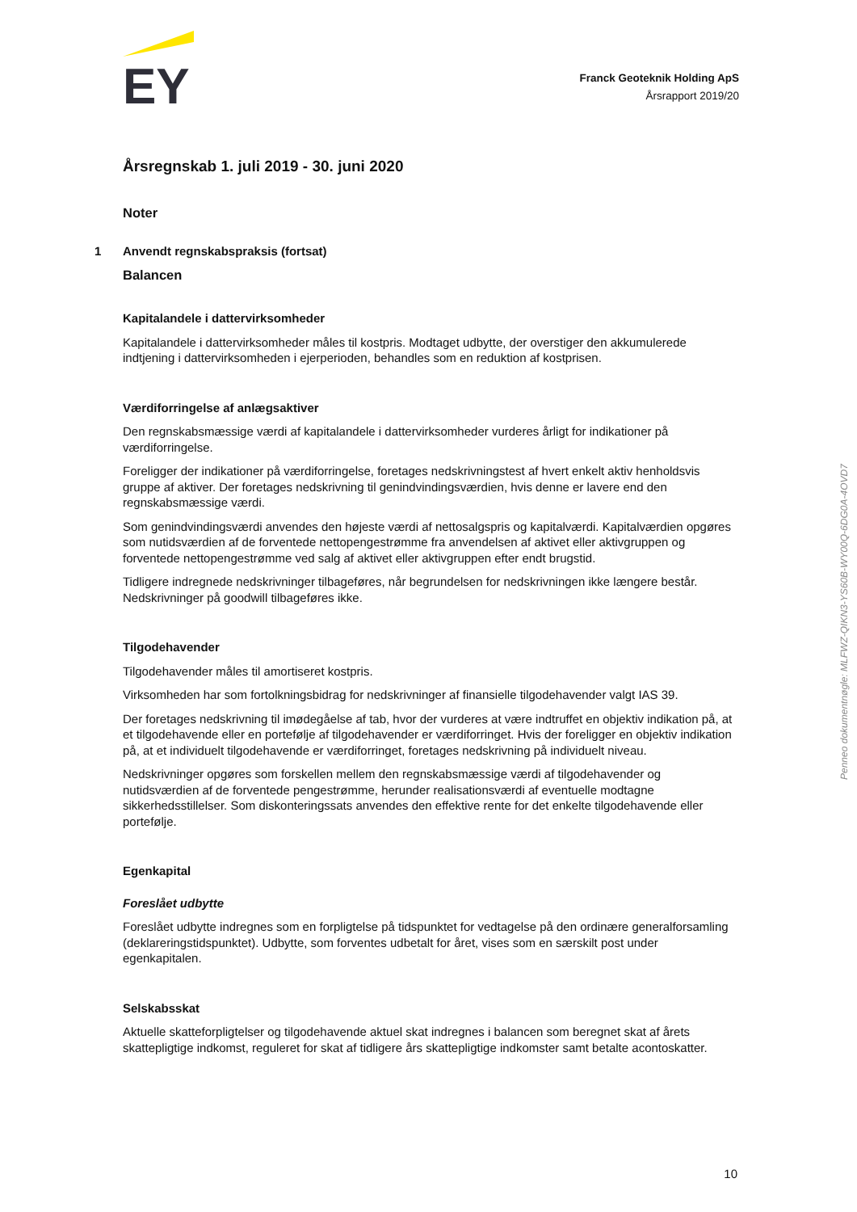EY
Franck Geoteknik Holding ApS
Årsrapport 2019/20
Penneo dokumentnøgle: MLFWZ-QIKN3-YS60B-WY00Q-6DG0A-4OVD7
Årsregnskab 1. juli 2019 - 30. juni 2020
Noter
1 Anvendt regnskabspraksis (fortsat)
Balancen
Kapitalandele i dattervirksomheder
Kapitalandele i dattervirksomheder måles til kostpris. Modtaget udbytte, der overstiger den akkumulerede indtjening i dattervirksomheden i ejerperioden, behandles som en reduktion af kostprisen.
Værdiforringelse af anlægsaktiver
Den regnskabsmæssige værdi af kapitalandele i dattervirksomheder vurderes årligt for indikationer på værdiforringelse.
Foreligger der indikationer på værdiforringelse, foretages nedskrivningstest af hvert enkelt aktiv henholdsvis gruppe af aktiver. Der foretages nedskrivning til genindvindingsværdien, hvis denne er lavere end den regnskabsmæssige værdi.
Som genindvindingsværdi anvendes den højeste værdi af nettosalgspris og kapitalværdi. Kapitalværdien opgøres som nutidsværdien af de forventede nettopengestrømme fra anvendelsen af aktivet eller aktivgruppen og forventede nettopengestrømme ved salg af aktivet eller aktivgruppen efter endt brugstid.
Tidligere indregnede nedskrivninger tilbageføres, når begrundelsen for nedskrivningen ikke længere består. Nedskrivninger på goodwill tilbageføres ikke.
Tilgodehavender
Tilgodehavender måles til amortiseret kostpris.
Virksomheden har som fortolkningsbidrag for nedskrivninger af finansielle tilgodehavender valgt IAS 39.
Der foretages nedskrivning til imødegåelse af tab, hvor der vurderes at være indtruffet en objektiv indikation på, at et tilgodehavende eller en portefølje af tilgodehavender er værdiforringet. Hvis der foreligger en objektiv indikation på, at et individuelt tilgodehavende er værdiforringet, foretages nedskrivning på individuelt niveau.
Nedskrivninger opgøres som forskellen mellem den regnskabsmæssige værdi af tilgodehavender og nutidsværdien af de forventede pengestrømme, herunder realisationsværdi af eventuelle modtagne sikkerhedsstillelser. Som diskonteringssats anvendes den effektive rente for det enkelte tilgodehavende eller portefølje.
Egenkapital
Foreslået udbytte
Foreslået udbytte indregnes som en forpligtelse på tidspunktet for vedtagelse på den ordinære generalforsamling (deklareringstidspunktet). Udbytte, som forventes udbetalt for året, vises som en særskilt post under egenkapitalen.
Selskabsskat
Aktuelle skatteforpligtelser og tilgodehavende aktuel skat indregnes i balancen som beregnet skat af årets skattepligtige indkomst, reguleret for skat af tidligere års skattepligtige indkomster samt betalte acontoskatter.
10